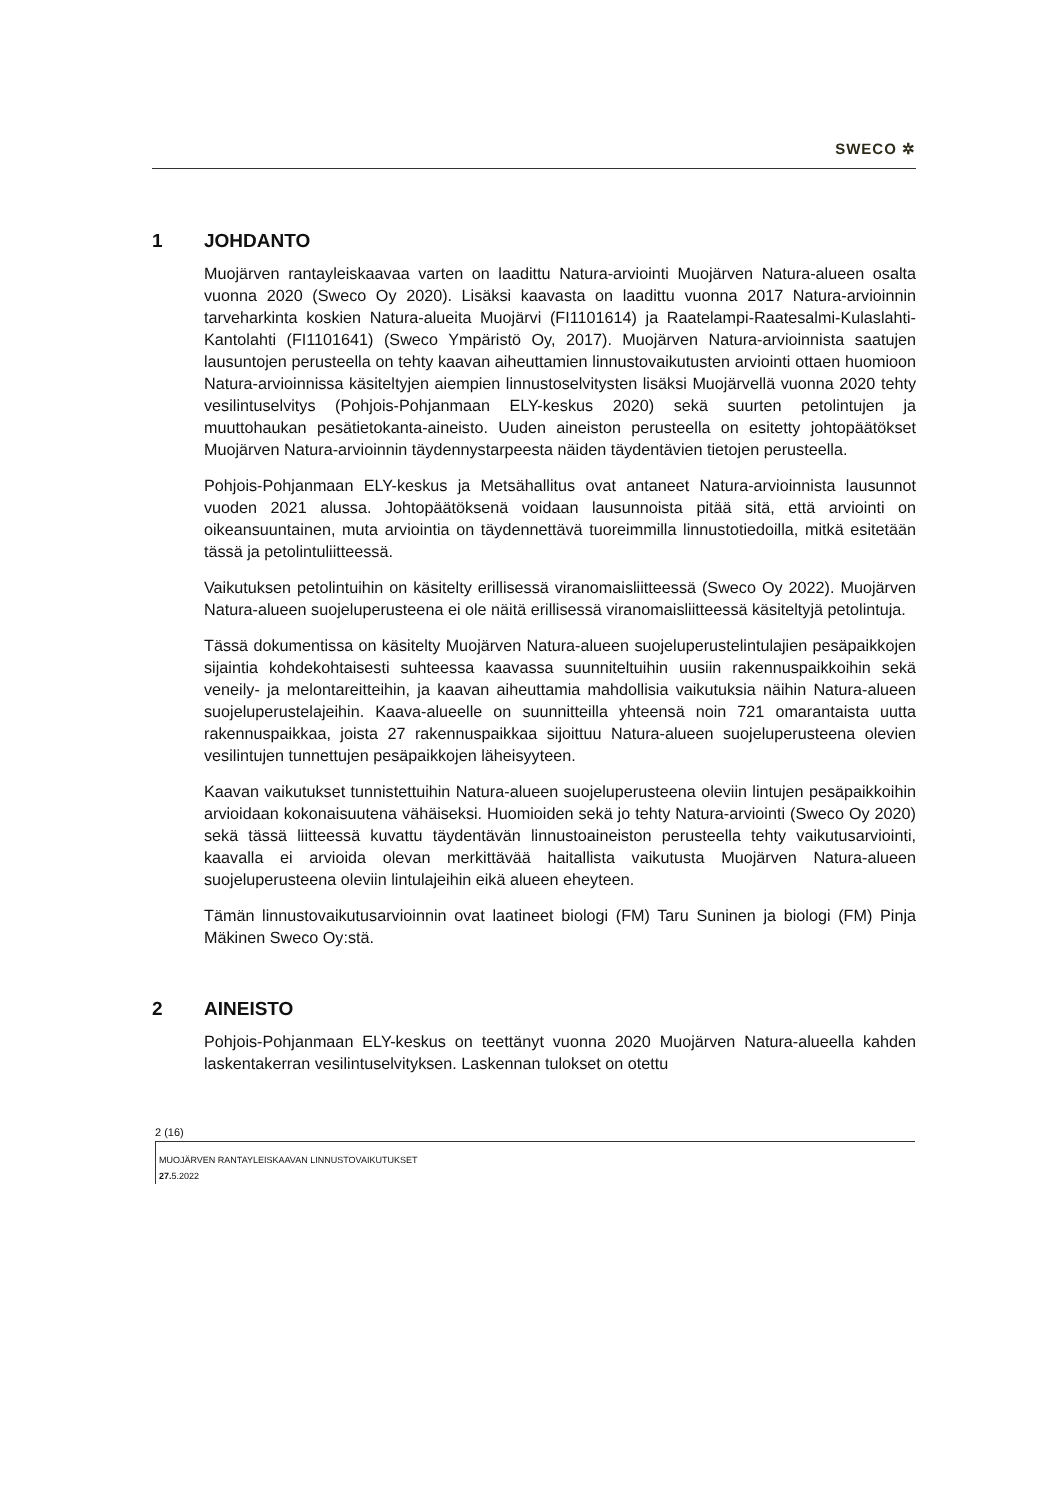SWECO ✲
1 JOHDANTO
Muojärven rantayleiskaavaa varten on laadittu Natura-arviointi Muojärven Natura-alueen osalta vuonna 2020 (Sweco Oy 2020). Lisäksi kaavasta on laadittu vuonna 2017 Natura-arvioinnin tarveharkinta koskien Natura-alueita Muojärvi (FI1101614) ja Raatelampi-Raatesalmi-Kulaslahti-Kantolahti (FI1101641) (Sweco Ympäristö Oy, 2017). Muojärven Natura-arvioinnista saatujen lausuntojen perusteella on tehty kaavan aiheuttamien linnustovaikutusten arviointi ottaen huomioon Natura-arvioinnissa käsiteltyjen aiempien linnustoselvitysten lisäksi Muojärvellä vuonna 2020 tehty vesilintuselvitys (Pohjois-Pohjanmaan ELY-keskus 2020) sekä suurten petolintujen ja muuttohaukan pesätietokanta-aineisto. Uuden aineiston perusteella on esitetty johtopäätökset Muojärven Natura-arvioinnin täydennystarpeesta näiden täydentävien tietojen perusteella.
Pohjois-Pohjanmaan ELY-keskus ja Metsähallitus ovat antaneet Natura-arvioinnista lausunnot vuoden 2021 alussa. Johtopäätöksenä voidaan lausunnoista pitää sitä, että arviointi on oikeansuuntainen, muta arviointia on täydennettävä tuoreimmilla linnustotiedoilla, mitkä esitetään tässä ja petolintuliitteessä.
Vaikutuksen petolintuihin on käsitelty erillisessä viranomaisliitteessä (Sweco Oy 2022). Muojärven Natura-alueen suojeluperusteena ei ole näitä erillisessä viranomaisliitteessä käsiteltyjä petolintuja.
Tässä dokumentissa on käsitelty Muojärven Natura-alueen suojeluperustelintulajien pesäpaikkojen sijaintia kohdekohtaisesti suhteessa kaavassa suunniteltuihin uusiin rakennuspaikkoihin sekä veneily- ja melontareitteihin, ja kaavan aiheuttamia mahdollisia vaikutuksia näihin Natura-alueen suojeluperustelajeihin. Kaava-alueelle on suunnitteilla yhteensä noin 721 omarantaista uutta rakennuspaikkaa, joista 27 rakennuspaikkaa sijoittuu Natura-alueen suojeluperusteena olevien vesilintujen tunnettujen pesäpaikkojen läheisyyteen.
Kaavan vaikutukset tunnistettuihin Natura-alueen suojeluperusteena oleviin lintujen pesäpaikkoihin arvioidaan kokonaisuutena vähäiseksi. Huomioiden sekä jo tehty Natura-arviointi (Sweco Oy 2020) sekä tässä liitteessä kuvattu täydentävän linnustoaineiston perusteella tehty vaikutusarviointi, kaavalla ei arvioida olevan merkittävää haitallista vaikutusta Muojärven Natura-alueen suojeluperusteena oleviin lintulajeihin eikä alueen eheyteen.
Tämän linnustovaikutusarvioinnin ovat laatineet biologi (FM) Taru Suninen ja biologi (FM) Pinja Mäkinen Sweco Oy:stä.
2 AINEISTO
Pohjois-Pohjanmaan ELY-keskus on teettänyt vuonna 2020 Muojärven Natura-alueella kahden laskentakerran vesilintuselvityksen. Laskennan tulokset on otettu
2 (16)
MUOJÄRVEN RANTAYLEISKAAVAN LINNUSTOVAIKUTUKSET
27. 5.2022